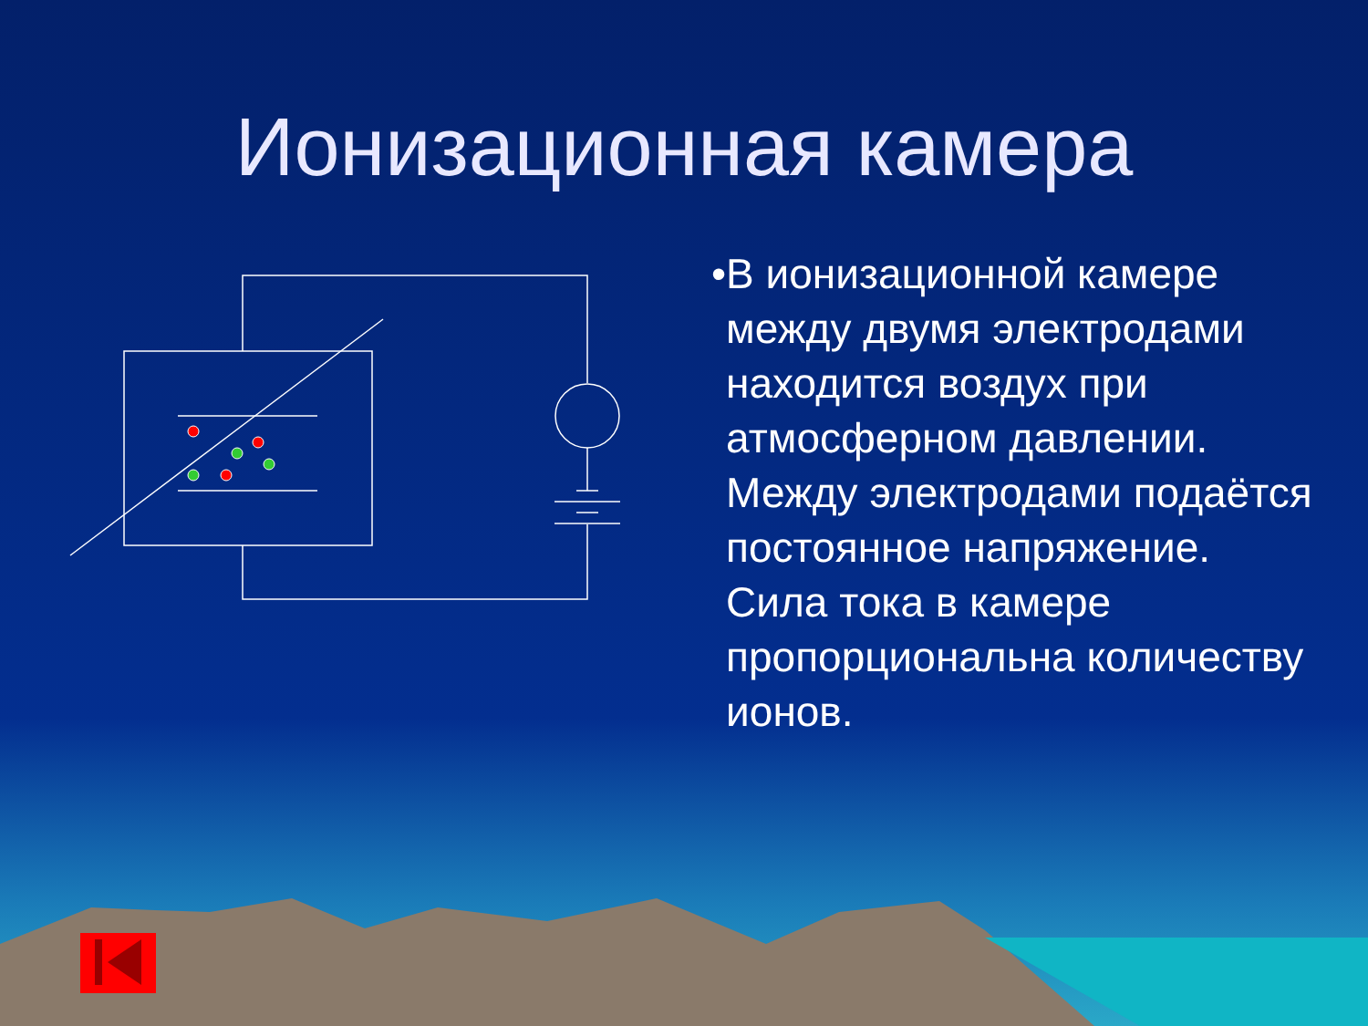Ионизационная камера
• В ионизационной камере между двумя электродами находится воздух при атмосферном давлении. Между электродами подаётся постоянное напряжение. Сила тока в камере пропорциональна количеству ионов.